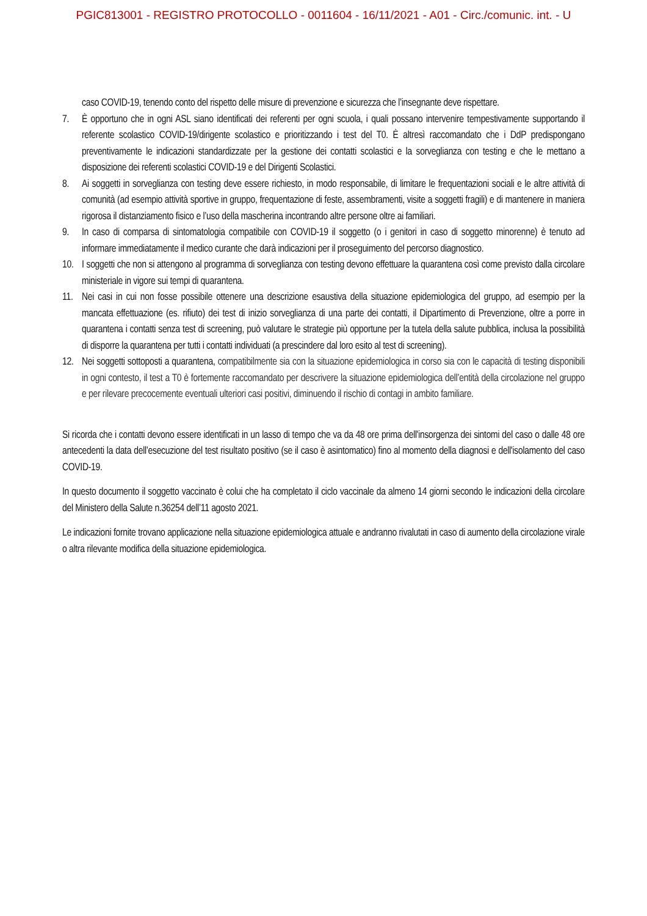PGIC813001 - REGISTRO PROTOCOLLO - 0011604 - 16/11/2021 - A01 - Circ./comunic. int. - U
caso COVID-19, tenendo conto del rispetto delle misure di prevenzione e sicurezza che l’insegnante deve rispettare.
7. È opportuno che in ogni ASL siano identificati dei referenti per ogni scuola, i quali possano intervenire tempestivamente supportando il referente scolastico COVID-19/dirigente scolastico e prioritizzando i test del T0. È altresì raccomandato che i DdP predispongano preventivamente le indicazioni standardizzate per la gestione dei contatti scolastici e la sorveglianza con testing e che le mettano a disposizione dei referenti scolastici COVID-19 e del Dirigenti Scolastici.
8. Ai soggetti in sorveglianza con testing deve essere richiesto, in modo responsabile, di limitare le frequentazioni sociali e le altre attività di comunità (ad esempio attività sportive in gruppo, frequentazione di feste, assembramenti, visite a soggetti fragili) e di mantenere in maniera rigorosa il distanziamento fisico e l’uso della mascherina incontrando altre persone oltre ai familiari.
9. In caso di comparsa di sintomatologia compatibile con COVID-19 il soggetto (o i genitori in caso di soggetto minorenne) è tenuto ad informare immediatamente il medico curante che darà indicazioni per il proseguimento del percorso diagnostico.
10. I soggetti che non si attengono al programma di sorveglianza con testing devono effettuare la quarantena così come previsto dalla circolare ministeriale in vigore sui tempi di quarantena.
11. Nei casi in cui non fosse possibile ottenere una descrizione esaustiva della situazione epidemiologica del gruppo, ad esempio per la mancata effettuazione (es. rifiuto) dei test di inizio sorveglianza di una parte dei contatti, il Dipartimento di Prevenzione, oltre a porre in quarantena i contatti senza test di screening, può valutare le strategie più opportune per la tutela della salute pubblica, inclusa la possibilità di disporre la quarantena per tutti i contatti individuati (a prescindere dal loro esito al test di screening).
12. Nei soggetti sottoposti a quarantena, compatibilmente sia con la situazione epidemiologica in corso sia con le capacità di testing disponibili in ogni contesto, il test a T0 è fortemente raccomandato per descrivere la situazione epidemiologica dell’entità della circolazione nel gruppo e per rilevare precocemente eventuali ulteriori casi positivi, diminuendo il rischio di contagi in ambito familiare.
Si ricorda che i contatti devono essere identificati in un lasso di tempo che va da 48 ore prima dell'insorgenza dei sintomi del caso o dalle 48 ore antecedenti la data dell’esecuzione del test risultato positivo (se il caso è asintomatico) fino al momento della diagnosi e dell'isolamento del caso COVID-19.
In questo documento il soggetto vaccinato è colui che ha completato il ciclo vaccinale da almeno 14 giorni secondo le indicazioni della circolare del Ministero della Salute n.36254 dell’11 agosto 2021.
Le indicazioni fornite trovano applicazione nella situazione epidemiologica attuale e andranno rivalutati in caso di aumento della circolazione virale o altra rilevante modifica della situazione epidemiologica.